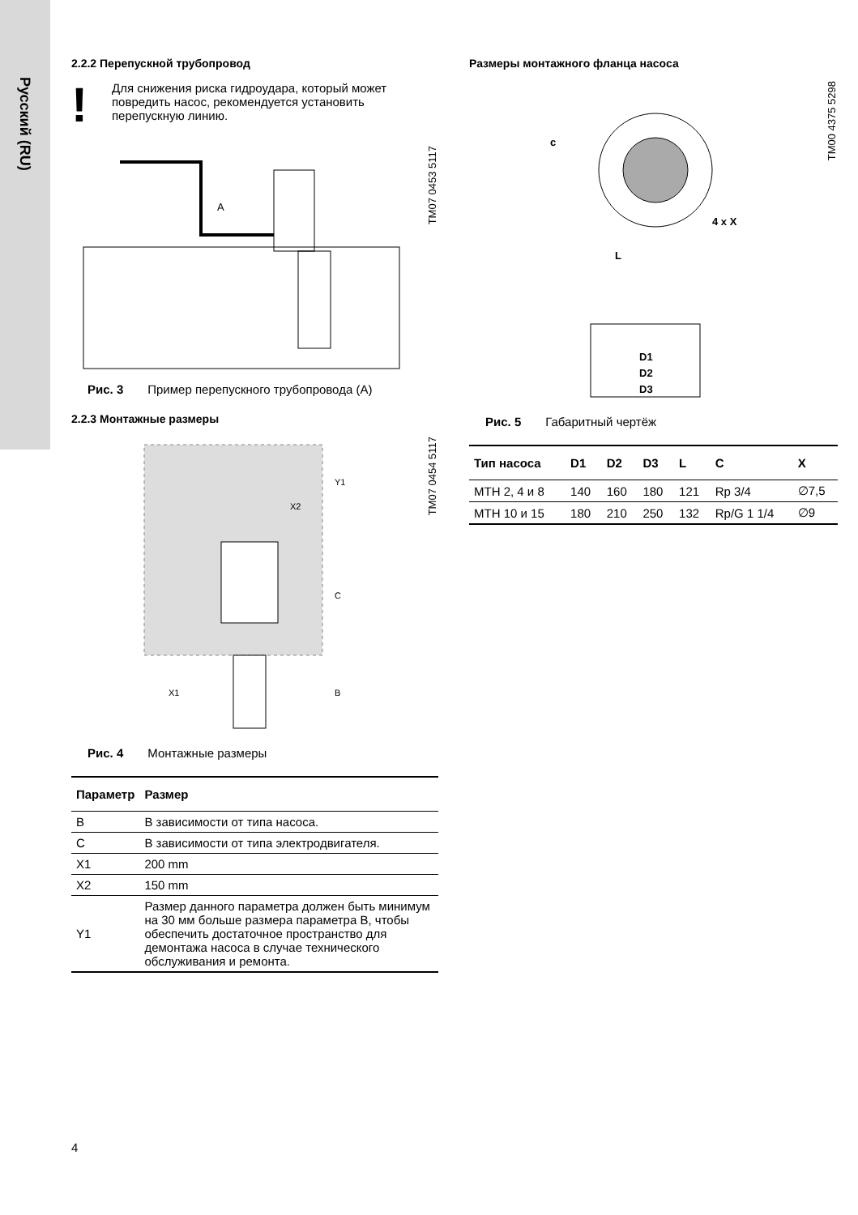Русский (RU)
2.2.2 Перепускной трубопровод
!
Для снижения риска гидроудара, который может повредить насос, рекомендуется установить перепускную линию.
A
TM07 0453 5117
Рис. 3 Пример перепускного трубопровода (A)
2.2.3 Монтажные размеры
Y1
X2
C
B
X1
TM07 0454 5117
Рис. 4 Монтажные размеры
| Параметр | Размер |
| --- | --- |
| B | В зависимости от типа насоса. |
| C | В зависимости от типа электродвигателя. |
| X1 | 200 mm |
| X2 | 150 mm |
| Y1 | Размер данного параметра должен быть минимум на 30 мм больше размера параметра B, чтобы обеспечить достаточное пространство для демонтажа насоса в случае технического обслуживания и ремонта. |
Размеры монтажного фланца насоса
c
4 x X
L
D1
D2
D3
TM00 4375 5298
Рис. 5 Габаритный чертёж
| Тип насоса | D1 | D2 | D3 | L | C | X |
| --- | --- | --- | --- | --- | --- | --- |
| MTH 2, 4 и 8 | 140 | 160 | 180 | 121 | Rp 3/4 | ∅7,5 |
| MTH 10 и 15 | 180 | 210 | 250 | 132 | Rp/G 1 1/4 | ∅9 |
4